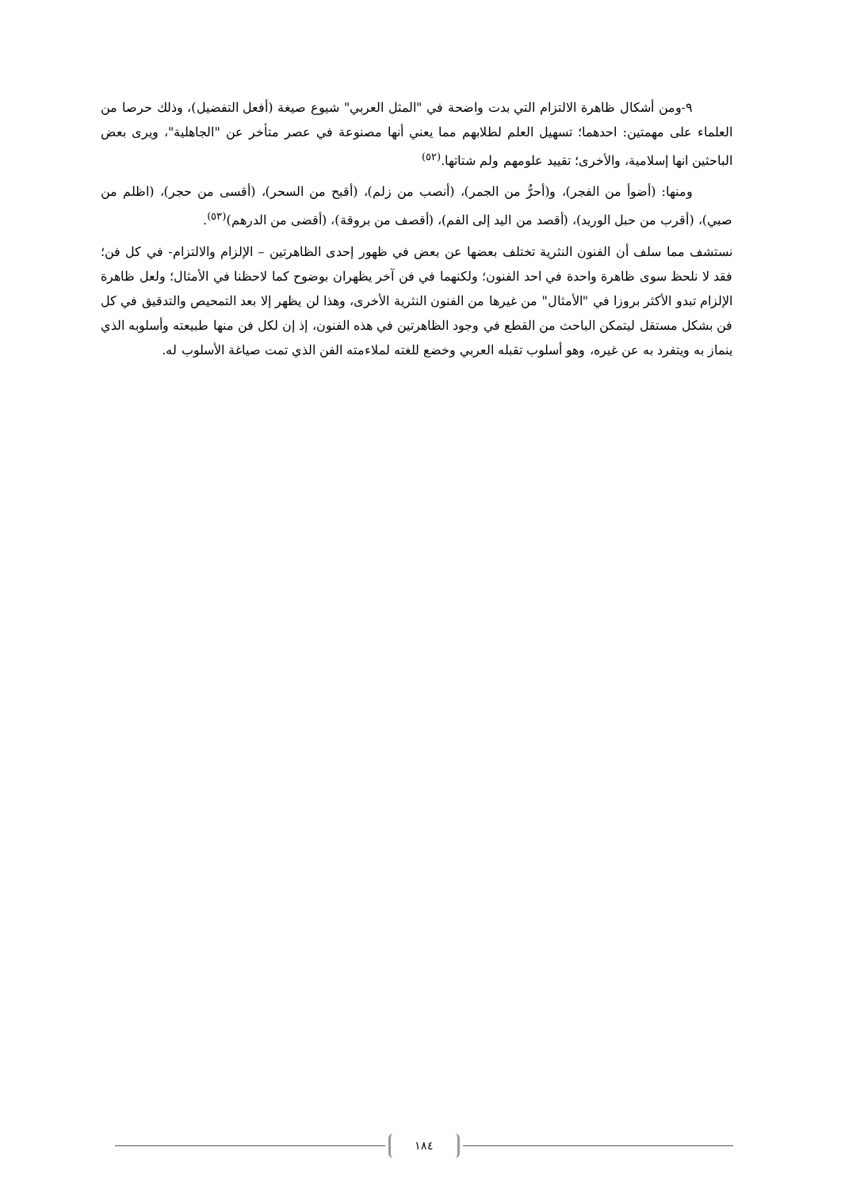٩-ومن أشكال ظاهرة الالتزام التي بدت واضحة في "المثل العربي" شيوع صيغة (أفعل التفضيل)، وذلك حرصا من العلماء على مهمتين: احدهما؛ تسهيل العلم لطلابهم مما يعني أنها مصنوعة في عصر متأخر عن "الجاهلية"، ويرى بعض الباحثين انها إسلامية، والأخرى؛ تقييد علومهم ولم شتاتها.<sup>(٥٢)</sup>
ومنها: (أضوأ من الفجر)، و(أحرُّ من الجمر)، (أنصب من زلم)، (أقبح من السحر)، (أقسى من حجر)، (اظلم من صبي)، (أقرب من حبل الوريد)، (أقصد من اليد إلى الفم)، (أقصف من بروقة)، (أقضى من الدرهم)<sup>(٥٣)</sup>.
نستشف مما سلف أن الفنون النثرية تختلف بعضها عن بعض في ظهور إحدى الظاهرتين – الإلزام والالتزام- في كل فن؛ فقد لا نلحظ سوى ظاهرة واحدة في احد الفنون؛ ولكنهما في فن آخر يظهران بوضوح كما لاحظنا في الأمثال؛ ولعل ظاهرة الإلزام تبدو الأكثر بروزا في "الأمثال" من غيرها من الفنون النثرية الأخرى، وهذا لن يظهر إلا بعد التمحيص والتدقيق في كل فن بشكل مستقل ليتمكن الباحث من القطع في وجود الظاهرتين في هذه الفنون، إذ إن لكل فن منها طبيعته وأسلوبه الذي ينماز به ويتفرد به عن غيره، وهو أسلوب تقبله العربي وخضع للغته لملاءمته الفن الذي تمت صياغة الأسلوب له.
١٨٤